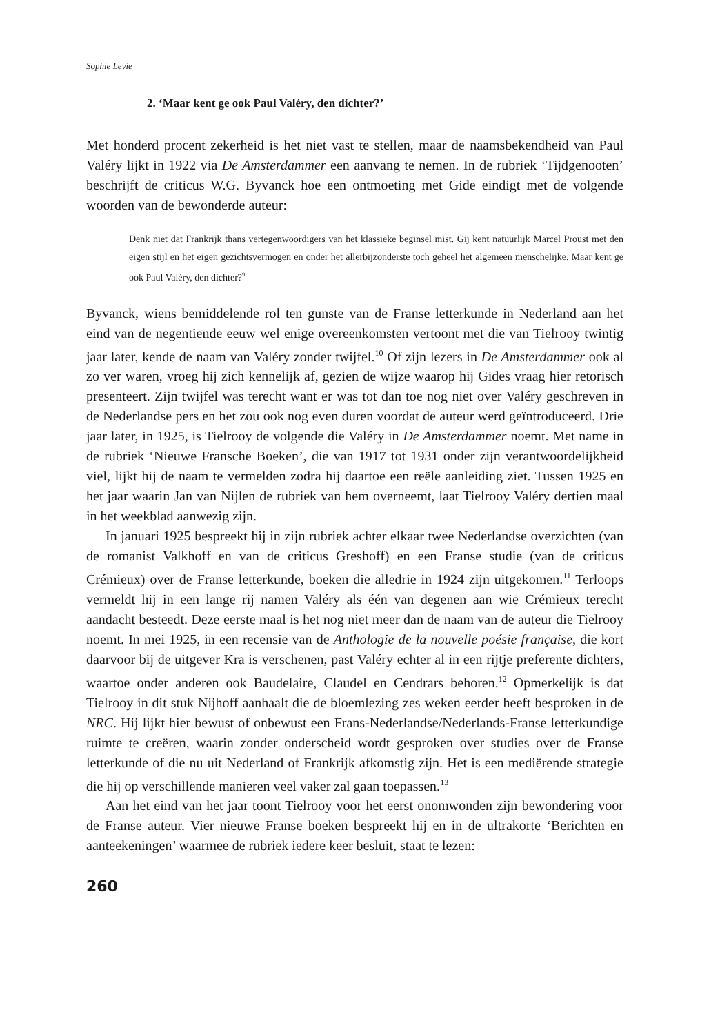Sophie Levie
2. ‘Maar kent ge ook Paul Valéry, den dichter?’
Met honderd procent zekerheid is het niet vast te stellen, maar de naamsbekendheid van Paul Valéry lijkt in 1922 via De Amsterdammer een aanvang te nemen. In de rubriek ‘Tijdgenooten’ beschrijft de criticus W.G. Byvanck hoe een ontmoeting met Gide eindigt met de volgende woorden van de bewonderde auteur:
Denk niet dat Frankrijk thans vertegenwoordigers van het klassieke beginsel mist. Gij kent natuurlijk Marcel Proust met den eigen stijl en het eigen gezichtsvermogen en onder het allerbijzonderste toch geheel het algemeen menschelijke. Maar kent ge ook Paul Valéry, den dichter?<sup>9</sup>
Byvanck, wiens bemiddelende rol ten gunste van de Franse letterkunde in Nederland aan het eind van de negentiende eeuw wel enige overeenkomsten vertoont met die van Tielrooy twintig jaar later, kende de naam van Valéry zonder twijfel.<sup>10</sup> Of zijn lezers in De Amsterdammer ook al zo ver waren, vroeg hij zich kennelijk af, gezien de wijze waarop hij Gides vraag hier retorisch presenteert. Zijn twijfel was terecht want er was tot dan toe nog niet over Valéry geschreven in de Nederlandse pers en het zou ook nog even duren voordat de auteur werd geïntroduceerd. Drie jaar later, in 1925, is Tielrooy de volgende die Valéry in De Amsterdammer noemt. Met name in de rubriek ‘Nieuwe Fransche Boeken’, die van 1917 tot 1931 onder zijn verantwoordelijkheid viel, lijkt hij de naam te vermelden zodra hij daartoe een reële aanleiding ziet. Tussen 1925 en het jaar waarin Jan van Nijlen de rubriek van hem overneemt, laat Tielrooy Valéry dertien maal in het weekblad aanwezig zijn.
In januari 1925 bespreekt hij in zijn rubriek achter elkaar twee Nederlandse overzichten (van de romanist Valkhoff en van de criticus Greshoff) en een Franse studie (van de criticus Crémieux) over de Franse letterkunde, boeken die alledrie in 1924 zijn uitgekomen.<sup>11</sup> Terloops vermeldt hij in een lange rij namen Valéry als één van degenen aan wie Crémieux terecht aandacht besteedt. Deze eerste maal is het nog niet meer dan de naam van de auteur die Tielrooy noemt. In mei 1925, in een recensie van de Anthologie de la nouvelle poésie française, die kort daarvoor bij de uitgever Kra is verschenen, past Valéry echter al in een rijtje preferente dichters, waartoe onder anderen ook Baudelaire, Claudel en Cendrars behoren.<sup>12</sup> Opmerkelijk is dat Tielrooy in dit stuk Nijhoff aanhaalt die de bloemlezing zes weken eerder heeft besproken in de NRC. Hij lijkt hier bewust of onbewust een Frans-Nederlandse/Nederlands-Franse letterkundige ruimte te creëren, waarin zonder onderscheid wordt gesproken over studies over de Franse letterkunde of die nu uit Nederland of Frankrijk afkomstig zijn. Het is een mediërende strategie die hij op verschillende manieren veel vaker zal gaan toepassen.<sup>13</sup>
Aan het eind van het jaar toont Tielrooy voor het eerst onomwonden zijn bewondering voor de Franse auteur. Vier nieuwe Franse boeken bespreekt hij en in de ultrakorte ‘Berichten en aanteekeningen’ waarmee de rubriek iedere keer besluit, staat te lezen:
260